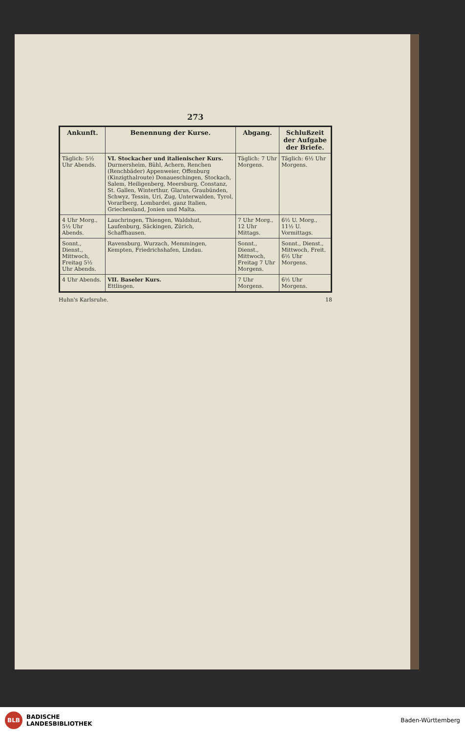273
| Ankunft. | Benennung der Kurse. | Abgang. | Schlußzeit der Aufgabe der Briefe. |
| --- | --- | --- | --- |
| Täglich: 5½ Uhr Abends. | VI. Stockacher und italienischer Kurs. Durmersheim, Bühl, Achern, Renchen (Renchbäder) Appenweier, Offenburg (Kinzigthalroute) Donaueschingen, Stockach, Salem, Heiligenberg, Meersburg, Constanz, St. Gallen, Winterthur, Glarus, Graubünden, Schwyz, Tessin, Uri, Zug, Unterwalden, Tyrol, Vorarlberg, Lombardei, ganz Italien, Griechenland, Jonien und Malta. | Täglich: 7 Uhr Morgens. | Täglich: 6½ Uhr Morgens. |
| 4 Uhr Morg., 5½ Uhr Abends. | Lauchringen, Thiengen, Waldshut, Laufenburg, Säckingen, Zürich, Schaffhausen. | 7 Uhr Morg., 12 Uhr Mittags. | 6½ U. Morg., 11½ U. Vormittags. |
| Sonnt., Dienst., Mittwoch, Freitag 5½ Uhr Abends. | Ravensburg, Wurzach, Memmingen, Kempten, Friedrichshafen, Lindau. | Sonnt., Dienst., Mittwoch, Freitag 7 Uhr Morgens. | Sonnt., Dienst., Mittwoch, Freit. 6½ Uhr Morgens. |
| 4 Uhr Abends. | VII. Baseler Kurs. Ettlingen. | 7 Uhr Morgens. | 6½ Uhr Morgens. |
Huhn's Karlsruhe. 18
BLB BADISCHE
LANDESBIBLIOTHEK
Baden-Württemberg